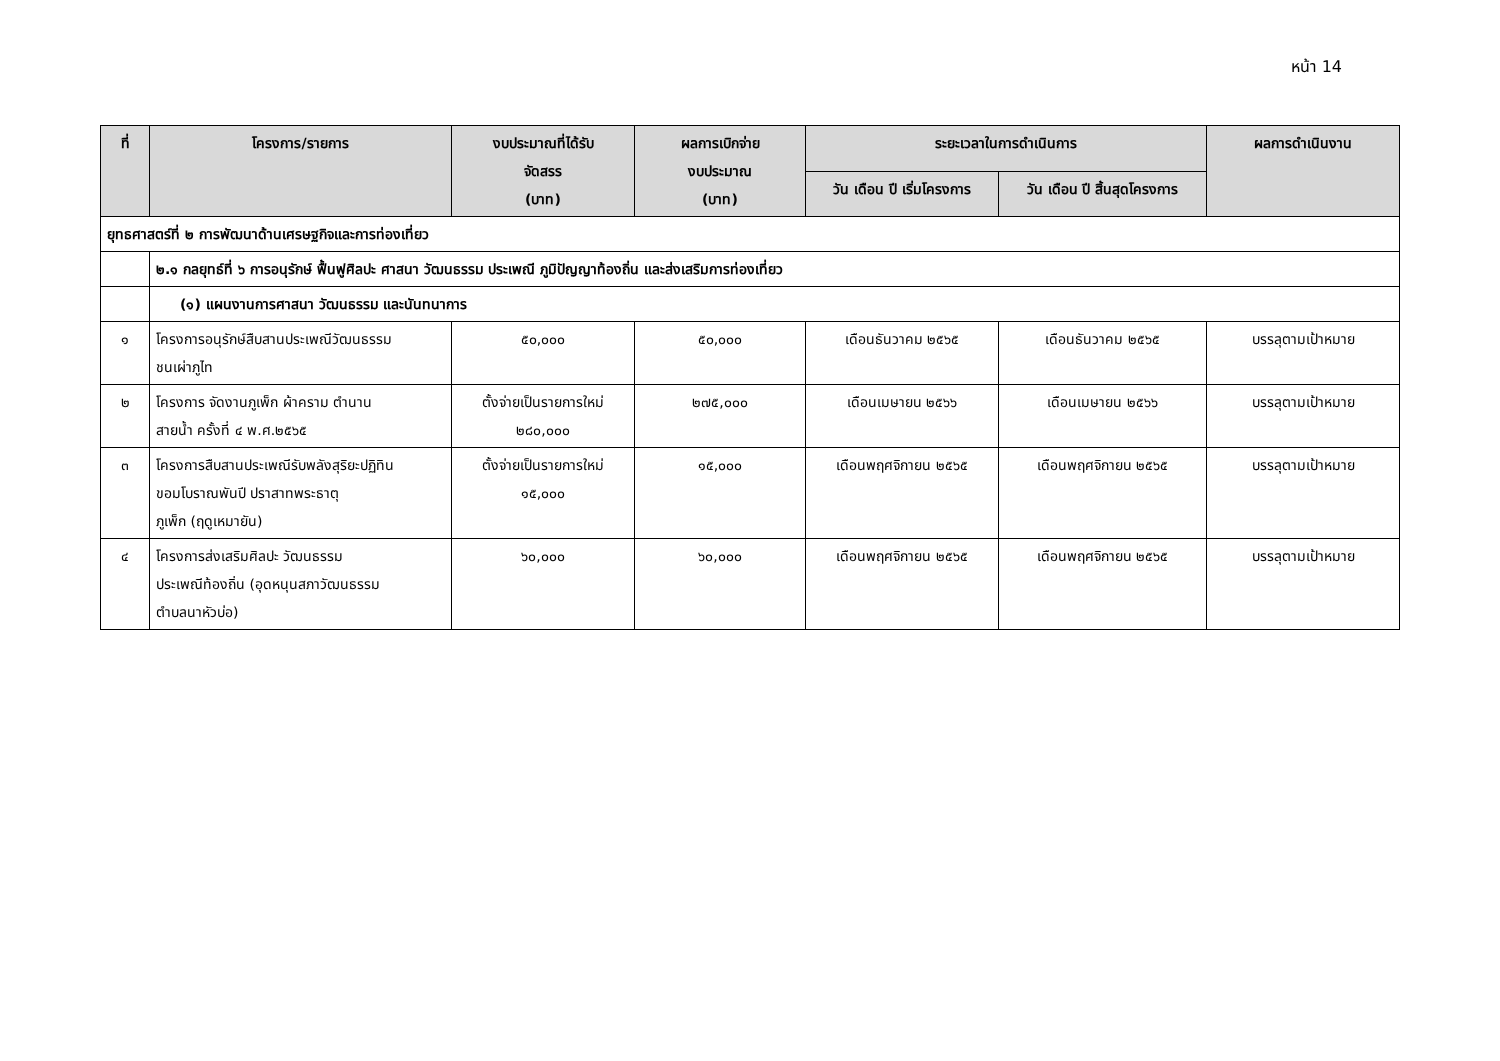หน้า 14
| ที่ | โครงการ/รายการ | งบประมาณที่ได้รับ จัดสรร (บาท) | ผลการเบิกจ่าย งบประมาณ (บาท) | ระยะเวลาในการดำเนินการ | | ผลการดำเนินงาน |
| --- | --- | --- | --- | --- | --- | --- |
| | | | | วัน เดือน ปี เริ่มโครงการ | วัน เดือน ปี สิ้นสุดโครงการ | |
| ยุทธศาสตร์ที่ ๒ การพัฒนาด้านเศรษฐกิจและการท่องเที่ยว | | | | | | |
| | ๒.๑ กลยุทธ์ที่ ๖ การอนุรักษ์ ฟื้นฟูศิลปะ ศาสนา วัฒนธรรม ประเพณี ภูมิปัญญาท้องถิ่น และส่งเสริมการท่องเที่ยว | | | | | |
| | (๑) แผนงานการศาสนา วัฒนธรรม และนันทนาการ | | | | | |
| ๑ | โครงการอนุรักษ์สืบสานประเพณีวัฒนธรรม ชนเผ่าภูไท | ๕๐,๐๐๐ | ๕๐,๐๐๐ | เดือนธันวาคม ๒๕๖๕ | เดือนธันวาคม ๒๕๖๕ | บรรลุตามเป้าหมาย |
| ๒ | โครงการ จัดงานภูเพ็ก ผ้าคราม ตำนาน สายน้ำ ครั้งที่ ๔ พ.ศ.๒๕๖๕ | ตั้งจ่ายเป็นรายการใหม่ ๒๘๐,๐๐๐ | ๒๗๕,๐๐๐ | เดือนเมษายน ๒๕๖๖ | เดือนเมษายน ๒๕๖๖ | บรรลุตามเป้าหมาย |
| ๓ | โครงการสืบสานประเพณีรับพลังสุริยะปฏิทิน ขอมโบราณพันปี ปราสาทพระธาตุ ภูเพ็ก (ฤดูเหมายัน) | ตั้งจ่ายเป็นรายการใหม่ ๑๕,๐๐๐ | ๑๕,๐๐๐ | เดือนพฤศจิกายน ๒๕๖๕ | เดือนพฤศจิกายน ๒๕๖๕ | บรรลุตามเป้าหมาย |
| ๔ | โครงการส่งเสริมศิลปะ วัฒนธรรม ประเพณีท้องถิ่น (อุดหนุนสภาวัฒนธรรม ตำบลนาหัวบ่อ) | ๖๐,๐๐๐ | ๖๐,๐๐๐ | เดือนพฤศจิกายน ๒๕๖๕ | เดือนพฤศจิกายน ๒๕๖๕ | บรรลุตามเป้าหมาย |